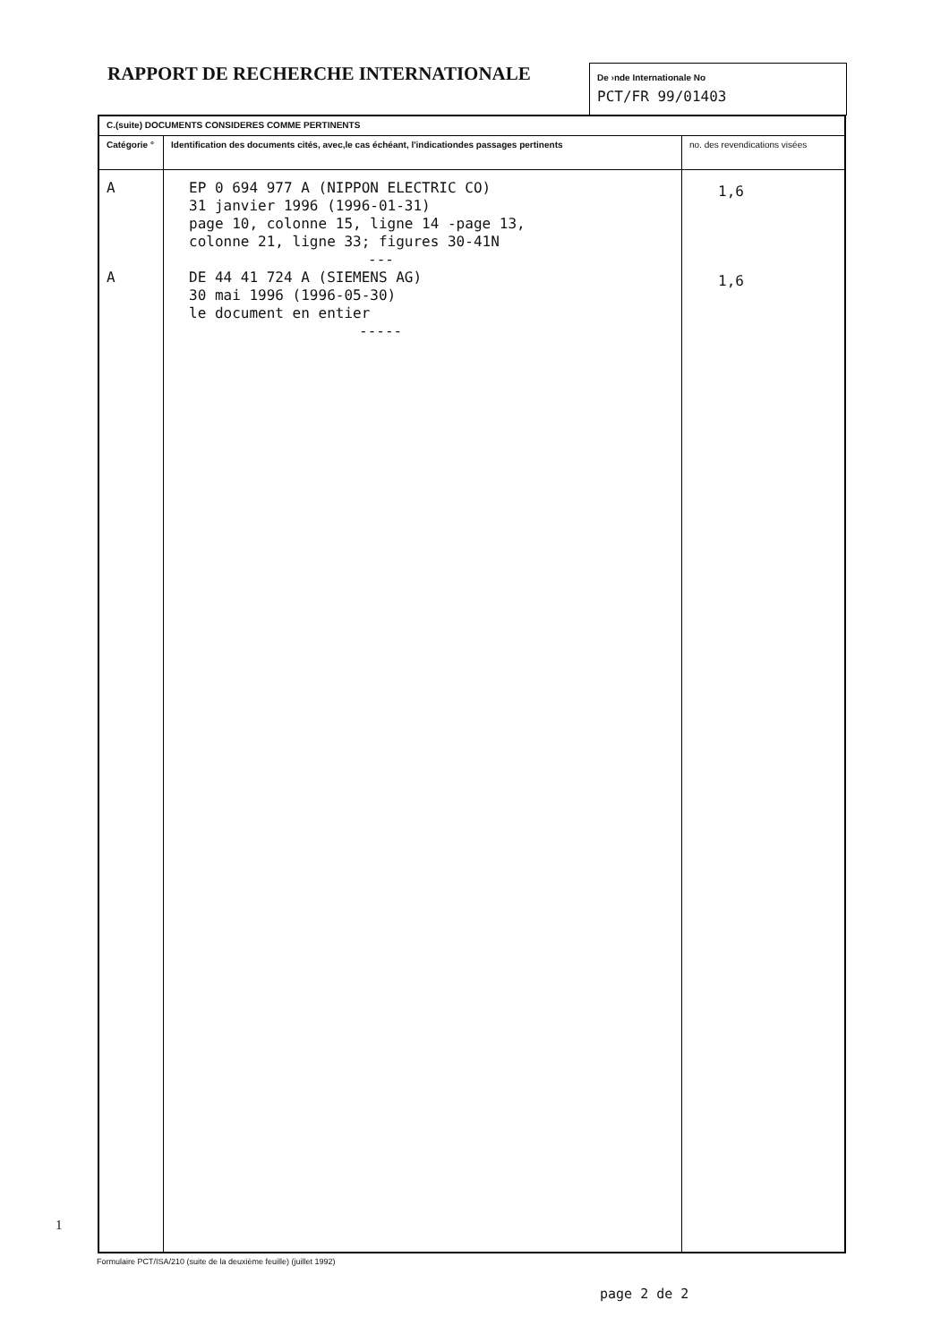RAPPORT DE RECHERCHE INTERNATIONALE
De ›nde Internationale No
PCT/FR 99/01403
| C.(suite) DOCUMENTS CONSIDERES COMME PERTINENTS | | |
| --- | --- | --- |
| Catégorie ° | Identification des documents cités, avec,le cas échéant, l'indicationdes passages pertinents | no. des revendications visées |
| A A | EP 0 694 977 A (NIPPON ELECTRIC CO) 31 janvier 1996 (1996-01-31) page 10, colonne 15, ligne 14 -page 13, colonne 21, ligne 33; figures 30-41N --- DE 44 41 724 A (SIEMENS AG) 30 mai 1996 (1996-05-30) le document en entier ----- | 1,6 1,6 |
1
Formulaire PCT/ISA/210 (suite de la deuxième feuille) (juillet 1992)
page 2 de 2